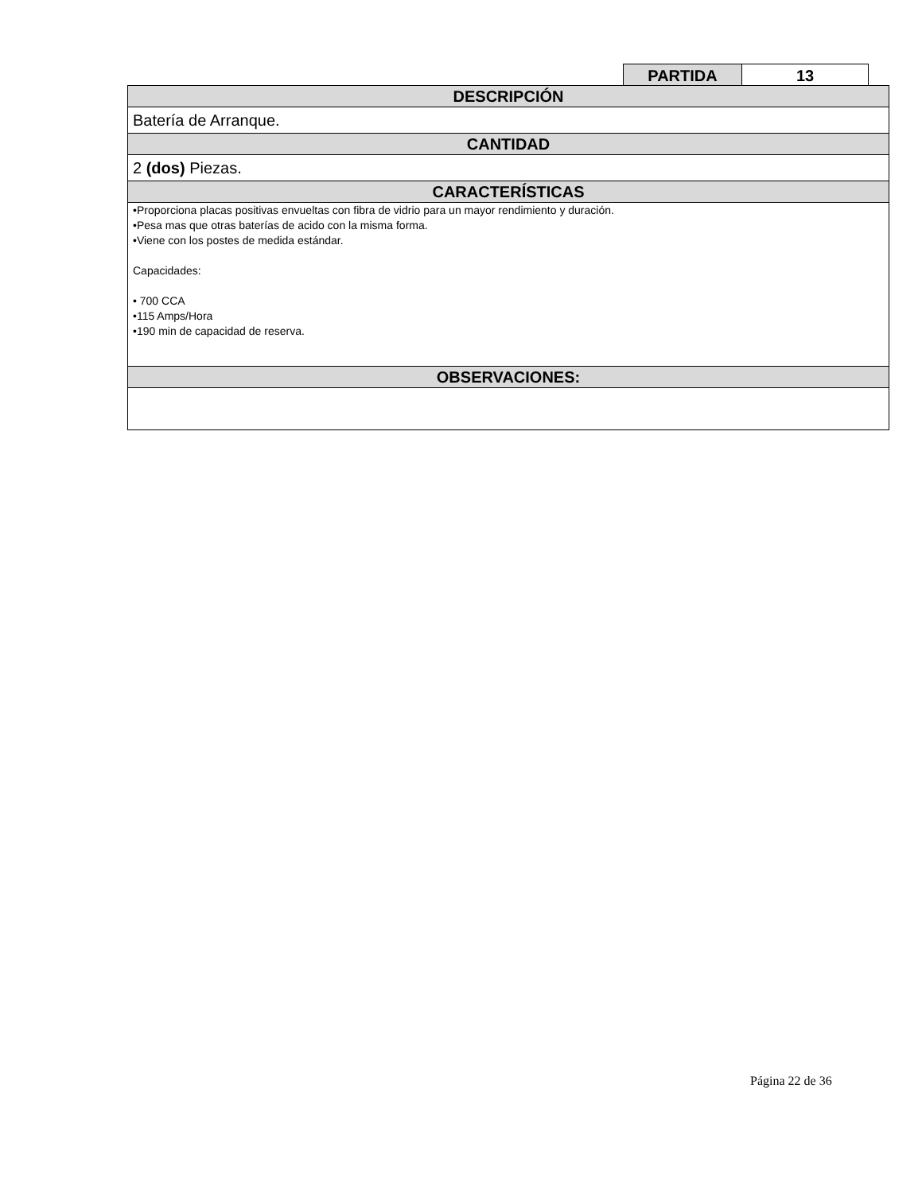| PARTIDA | 13 |
| DESCRIPCIÓN |
| Batería de Arranque. |
| CANTIDAD |
| 2 (dos) Piezas. |
| CARACTERÍSTICAS |
| •Proporciona placas positivas envueltas con fibra de vidrio para un mayor rendimiento y duración. •Pesa mas que otras baterías de acido con la misma forma. •Viene con los postes de medida estándar. Capacidades: • 700 CCA •115 Amps/Hora •190 min de capacidad de reserva. |
| OBSERVACIONES: |
Página 22 de 36